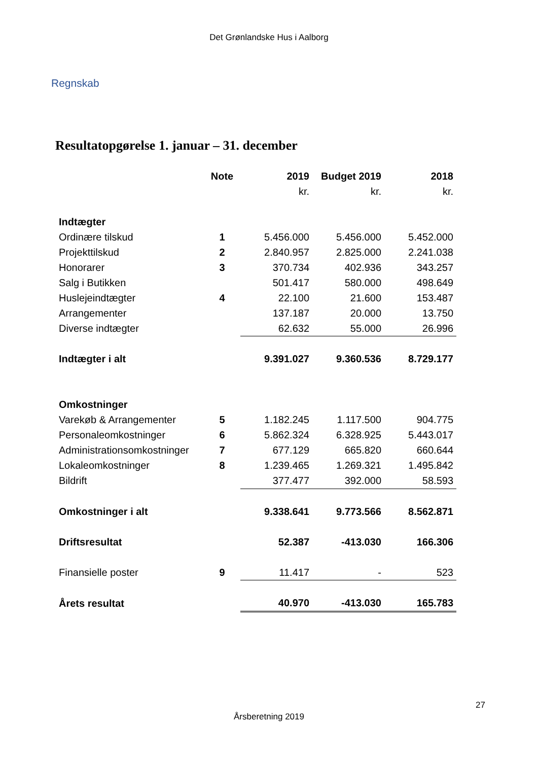Det Grønlandske Hus i Aalborg
Regnskab
Resultatopgørelse 1. januar – 31. december
| | Note | 2019 | Budget 2019 | 2018 |
| --- | --- | --- | --- | --- |
| | | kr. | kr. | kr. |
| Indtægter | | | | |
| Ordinære tilskud | 1 | 5.456.000 | 5.456.000 | 5.452.000 |
| Projekttilskud | 2 | 2.840.957 | 2.825.000 | 2.241.038 |
| Honorarer | 3 | 370.734 | 402.936 | 343.257 |
| Salg i Butikken | | 501.417 | 580.000 | 498.649 |
| Huslejeindtægter | 4 | 22.100 | 21.600 | 153.487 |
| Arrangementer | | 137.187 | 20.000 | 13.750 |
| Diverse indtægter | | 62.632 | 55.000 | 26.996 |
| Indtægter i alt | | 9.391.027 | 9.360.536 | 8.729.177 |
| Omkostninger | | | | |
| Varekøb & Arrangementer | 5 | 1.182.245 | 1.117.500 | 904.775 |
| Personaleomkostninger | 6 | 5.862.324 | 6.328.925 | 5.443.017 |
| Administrationsomkostninger | 7 | 677.129 | 665.820 | 660.644 |
| Lokaleomkostninger | 8 | 1.239.465 | 1.269.321 | 1.495.842 |
| Bildrift | | 377.477 | 392.000 | 58.593 |
| Omkostninger i alt | | 9.338.641 | 9.773.566 | 8.562.871 |
| Driftsresultat | | 52.387 | -413.030 | 166.306 |
| Finansielle poster | 9 | 11.417 | - | 523 |
| Årets resultat | | 40.970 | -413.030 | 165.783 |
27
Årsberetning 2019